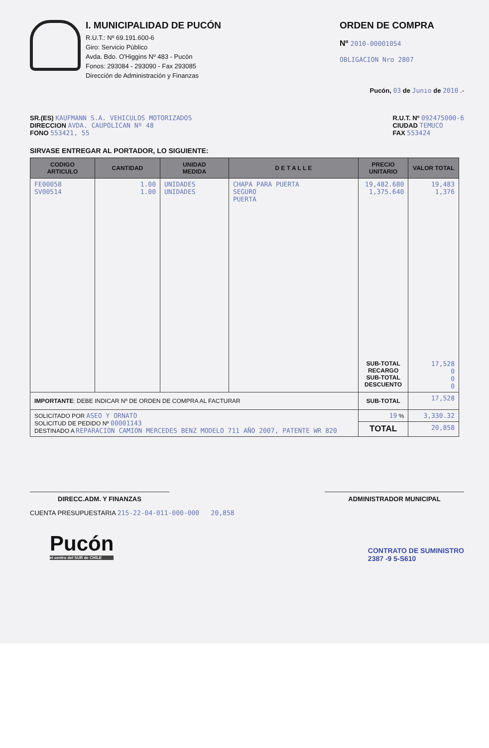I. MUNICIPALIDAD DE PUCÓN
R.U.T.: Nº 69.191.600-6
Giro: Servicio Público
Avda. Bdo. O'Higgins Nº 483 - Pucón
Fonos: 293084 - 293090 - Fax 293085
Dirección de Administración y Finanzas
ORDEN DE COMPRA
Nº 2010-00001054
OBLIGACION Nro 2807
Pucón, 03 de Junio de 2010 .-
SR.(ES) KAUFMANN S.A. VEHICULOS MOTORIZADOS
DIRECCION AVDA. CAUPOLICAN Nº 48
FONO 553421, 55
R.U.T. Nº 092475000-6
CIUDAD TEMUCO
FAX 553424
SIRVASE ENTREGAR AL PORTADOR, LO SIGUIENTE:
| CODIGO ARTICULO | CANTIDAD | UNIDAD MEDIDA | D E T A L L E | PRECIO UNITARIO | VALOR TOTAL |
| --- | --- | --- | --- | --- | --- |
| FE00058 SV00514 | 1.00 1.00 | UNIDADES UNIDADES | CHAPA PARA PUERTA SEGURO PUERTA | 19,482.680 1,375.640 | 19,483 1,376 |
| | | | | SUB-TOTAL RECARGO SUB-TOTAL DESCUENTO | 17,528 0 0 0 |
| IMPORTANTE : DEBE INDICAR Nº DE ORDEN DE COMPRA AL FACTURAR | | | | SUB-TOTAL | 17,528 |
| SOLICITADO POR ASEO Y ORNATO SOLICITUD DE PEDIDO Nº 00001143 DESTINADO A REPARACION CAMION MERCEDES BENZ MODELO 711 AÑO 2007, PATENTE WR 820 | | | | 19 % | 3,330.32 |
| | | | | TOTAL | 20,858 |
DIRECC.ADM. Y FINANZAS ADMINISTRADOR MUNICIPAL
CUENTA PRESUPUESTARIA 215-22-04-011-000-000 20,858
Pucón
el centro del SUR de CHILE
CONTRATO DE SUMINISTRO
2387 -9 5-S610